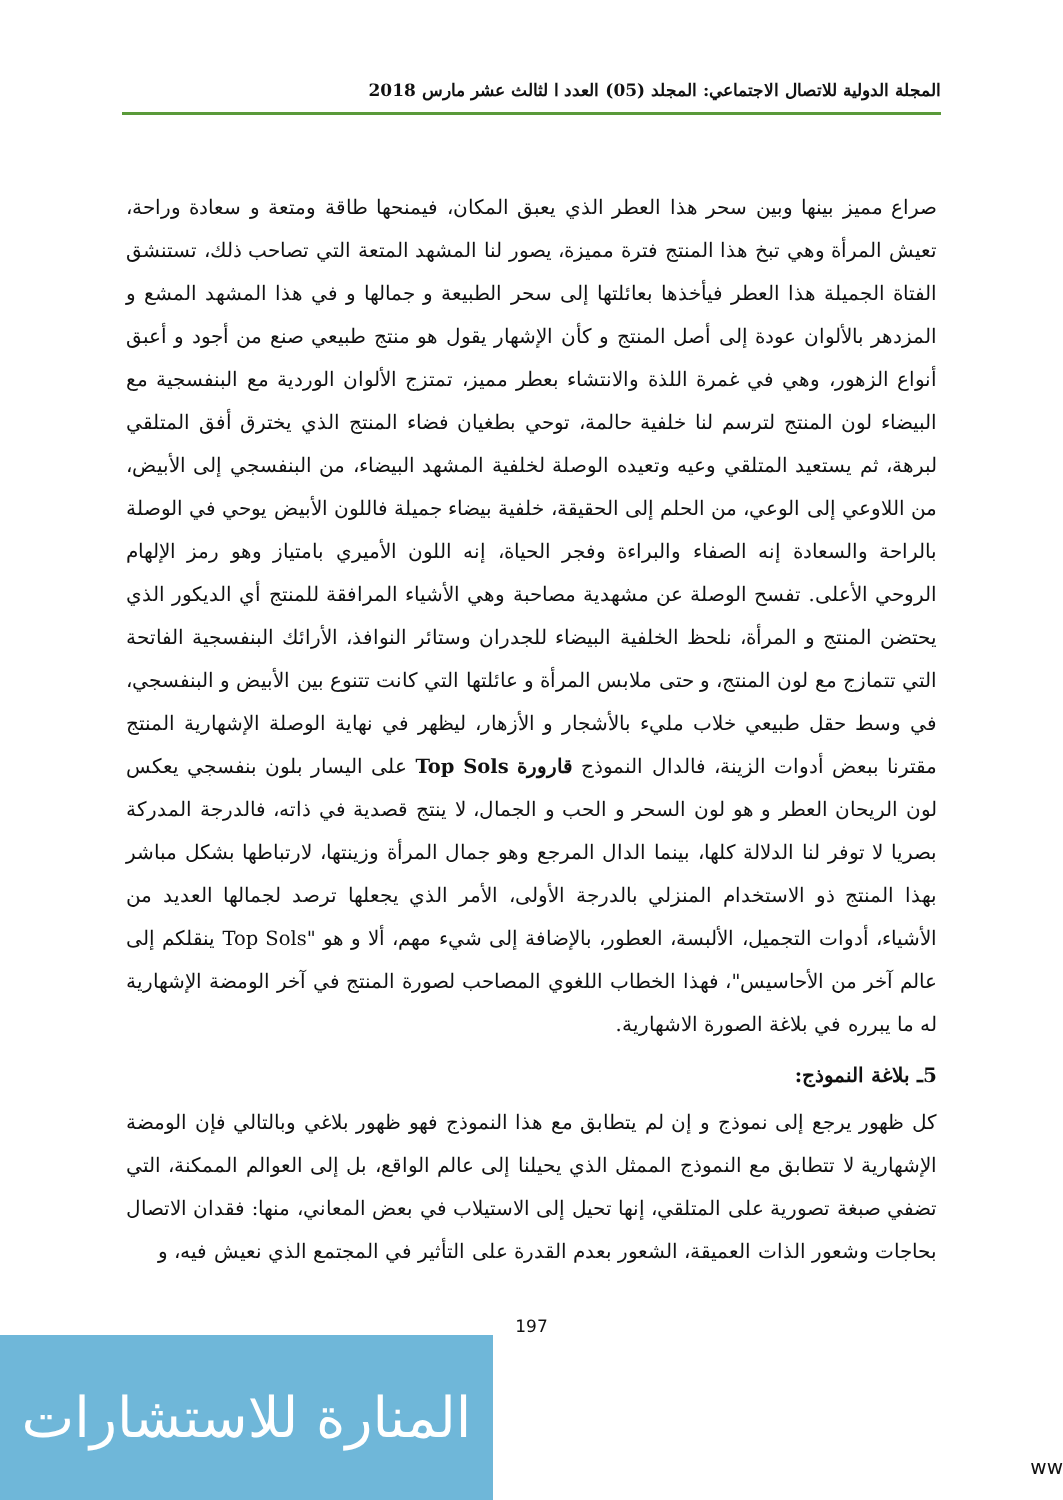المجلة الدولية للاتصال الاجتماعي: المجلد (05) العدد ا لثالث عشر مارس 2018
صراع مميز بينها وبين سحر هذا العطر الذي يعبق المكان، فيمنحها طاقة ومتعة و سعادة وراحة، تعيش المرأة وهي تبخ هذا المنتج فترة مميزة، يصور لنا المشهد المتعة التي تصاحب ذلك، تستنشق الفتاة الجميلة هذا العطر فيأخذها بعائلتها إلى سحر الطبيعة و جمالها و في هذا المشهد المشع و المزدهر بالألوان عودة إلى أصل المنتج و كأن الإشهار يقول هو منتج طبيعي صنع من أجود و أعبق أنواع الزهور، وهي في غمرة اللذة والانتشاء بعطر مميز، تمتزج الألوان الوردية مع البنفسجية مع البيضاء لون المنتج لترسم لنا خلفية حالمة، توحي بطغيان فضاء المنتج الذي يخترق أفق المتلقي لبرهة، ثم يستعيد المتلقي وعيه وتعيده الوصلة لخلفية المشهد البيضاء، من البنفسجي إلى الأبيض، من اللاوعي إلى الوعي، من الحلم إلى الحقيقة، خلفية بيضاء جميلة فاللون الأبيض يوحي في الوصلة بالراحة والسعادة إنه الصفاء والبراءة وفجر الحياة، إنه اللون الأميري بامتياز وهو رمز الإلهام الروحي الأعلى. تفسح الوصلة عن مشهدية مصاحبة وهي الأشياء المرافقة للمنتج أي الديكور الذي يحتضن المنتج و المرأة، نلحظ الخلفية البيضاء للجدران وستائر النوافذ، الأرائك البنفسجية الفاتحة التي تتمازج مع لون المنتج، و حتى ملابس المرأة و عائلتها التي كانت تتنوع بين الأبيض و البنفسجي، في وسط حقل طبيعي خلاب مليء بالأشجار و الأزهار، ليظهر في نهاية الوصلة الإشهارية المنتج مقترنا ببعض أدوات الزينة، فالدال النموذج قارورة Top Sols على اليسار بلون بنفسجي يعكس لون الريحان العطر و هو لون السحر و الحب و الجمال، لا ينتج قصدية في ذاته، فالدرجة المدركة بصريا لا توفر لنا الدلالة كلها، بينما الدال المرجع وهو جمال المرأة وزينتها، لارتباطها بشكل مباشر بهذا المنتج ذو الاستخدام المنزلي بالدرجة الأولى، الأمر الذي يجعلها ترصد لجمالها العديد من الأشياء، أدوات التجميل، الألبسة، العطور، بالإضافة إلى شيء مهم، ألا و هو "Top Sols ينقلكم إلى عالم آخر من الأحاسيس"، فهذا الخطاب اللغوي المصاحب لصورة المنتج في آخر الومضة الإشهارية له ما يبرره في بلاغة الصورة الاشهارية.
5ـ بلاغة النموذج:
كل ظهور يرجع إلى نموذج و إن لم يتطابق مع هذا النموذج فهو ظهور بلاغي وبالتالي فإن الومضة الإشهارية لا تتطابق مع النموذج الممثل الذي يحيلنا إلى عالم الواقع، بل إلى العوالم الممكنة، التي تضفي صبغة تصورية على المتلقي، إنها تحيل إلى الاستيلاب في بعض المعاني، منها: فقدان الاتصال بحاجات وشعور الذات العميقة، الشعور بعدم القدرة على التأثير في المجتمع الذي نعيش فيه، و
197
المنارة للاستشارات
ww